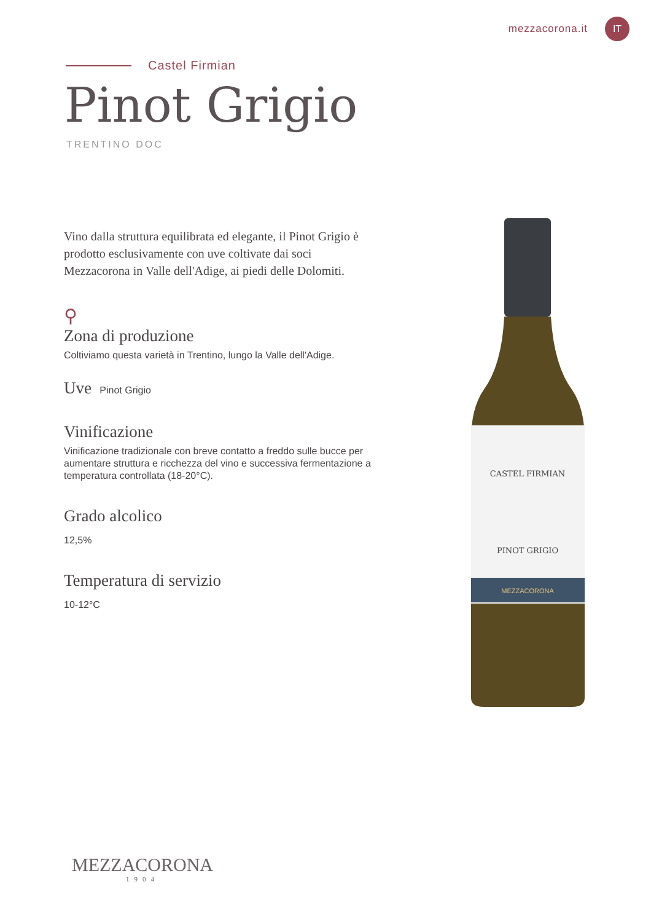mezzacorona.it IT
Castel Firmian
Pinot Grigio
TRENTINO DOC
Vino dalla struttura equilibrata ed elegante, il Pinot Grigio è prodotto esclusivamente con uve coltivate dai soci Mezzacorona in Valle dell'Adige, ai piedi delle Dolomiti.
⚲
Zona di produzione
Coltiviamo questa varietà in Trentino, lungo la Valle dell'Adige.
Uve
Pinot Grigio
Vinificazione
Vinificazione tradizionale con breve contatto a freddo sulle bucce per aumentare struttura e ricchezza del vino e successiva fermentazione a temperatura controllata (18-20°C).
Grado alcolico
12,5%
Temperatura di servizio
10-12°C
CASTEL FIRMIAN
PINOT GRIGIO
MEZZACORONA
MEZZACORONA
1904